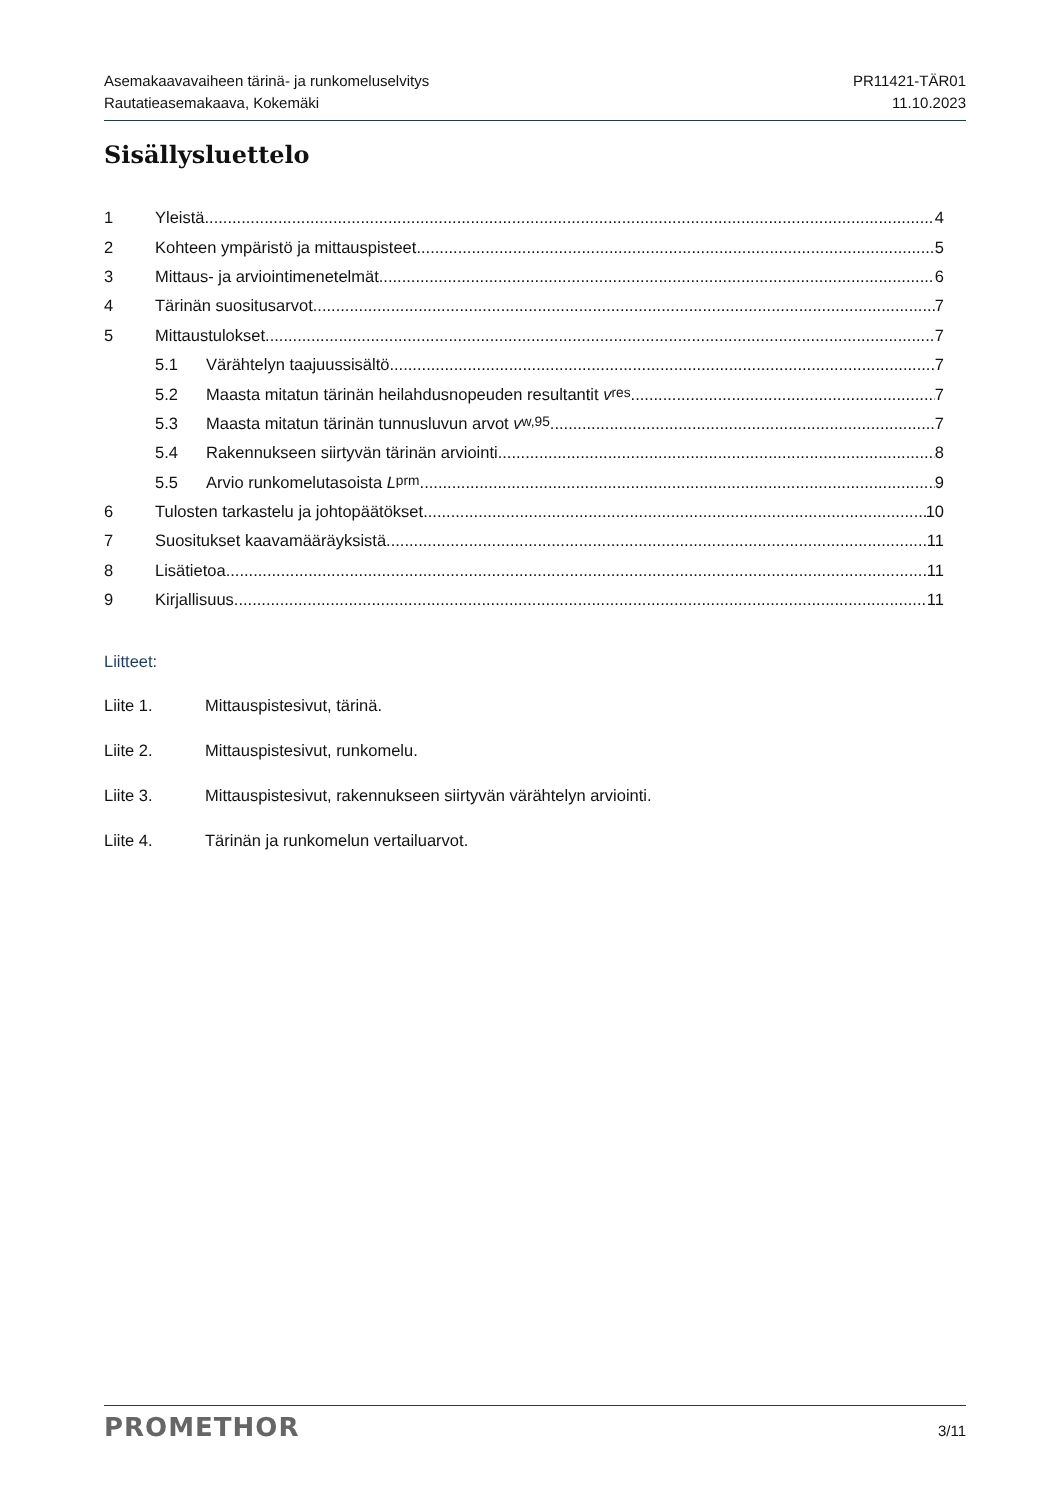Asemakaavavaiheen tärinä- ja runkomeluselvitys
Rautatieasemakaava, Kokemäki
PR11421-TÄR01
11.10.2023
Sisällysluettelo
1 Yleistä 4
2 Kohteen ympäristö ja mittauspisteet 5
3 Mittaus- ja arviointimenetelmät 6
4 Tärinän suositusarvot 7
5 Mittaustulokset 7
5.1 Värähtelyn taajuussisältö 7
5.2 Maasta mitatun tärinän heilahdusnopeuden resultantit v<sub>res</sub> 7
5.3 Maasta mitatun tärinän tunnusluvun arvot v<sub>w,95</sub> 7
5.4 Rakennukseen siirtyvän tärinän arviointi 8
5.5 Arvio runkomelutasoista L<sub>prm</sub> 9
6 Tulosten tarkastelu ja johtopäätökset 10
7 Suositukset kaavamääräyksistä 11
8 Lisätietoa 11
9 Kirjallisuus 11
Liitteet:
Liite 1. Mittauspistesivut, tärinä.
Liite 2. Mittauspistesivut, runkomelu.
Liite 3. Mittauspistesivut, rakennukseen siirtyvän värähtelyn arviointi.
Liite 4. Tärinän ja runkomelun vertailuarvot.
PROMETHOR
3/11